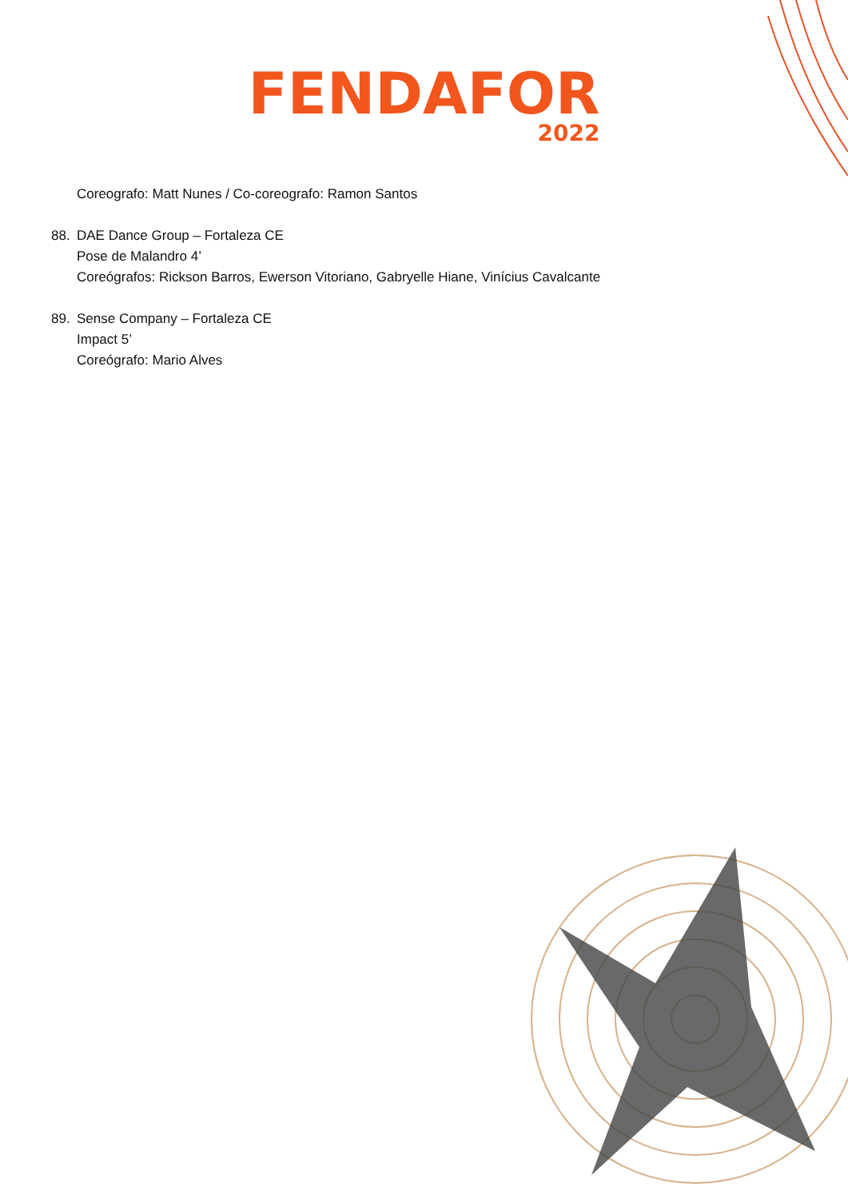FENDAFOR
2022
Coreografo: Matt Nunes / Co-coreografo: Ramon Santos
88. DAE Dance Group – Fortaleza CE
Pose de Malandro 4’
Coreógrafos: Rickson Barros, Ewerson Vitoriano, Gabryelle Hiane, Vinícius Cavalcante
89. Sense Company – Fortaleza CE
Impact 5’
Coreógrafo: Mario Alves